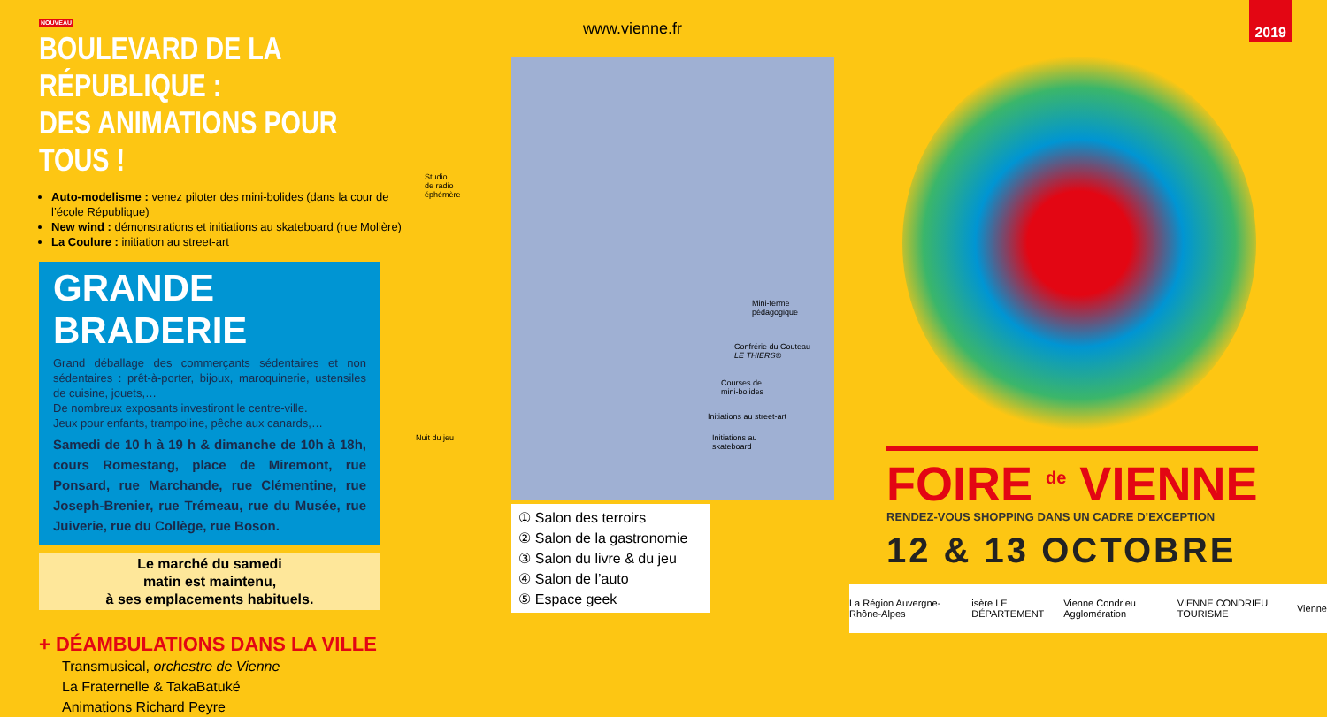NOUVEAU
BOULEVARD DE LA RÉPUBLIQUE :
DES ANIMATIONS POUR TOUS !
Auto-modelisme : venez piloter des mini-bolides (dans la cour de l’école République)
New wind : démonstrations et initiations au skateboard (rue Molière)
La Coulure : initiation au street-art
GRANDE BRADERIE
Grand déballage des commerçants sédentaires et non sédentaires : prêt-à-porter, bijoux, maroquinerie, ustensiles de cuisine, jouets,…
De nombreux exposants investiront le centre-ville.
Jeux pour enfants, trampoline, pêche aux canards,…
Samedi de 10 h à 19 h & dimanche de 10h à 18h, cours Romestang, place de Miremont, rue Ponsard, rue Marchande, rue Clémentine, rue Joseph-Brenier, rue Trémeau, rue du Musée, rue Juiverie, rue du Collège, rue Boson.
Le marché du samedi
matin est maintenu,
à ses emplacements habituels.
+ DÉAMBULATIONS DANS LA VILLE
Transmusical, orchestre de Vienne
La Fraternelle & TakaBatuké
Animations Richard Peyre
www.vienne.fr
Studio
de radio
éphémère
Mini-ferme
pédagogique
Confrérie du Couteau
LE THIERS®
Courses de
mini-bolides
Initiations au street-art
Initiations au
skateboard
Nuit du jeu
① Salon des terroirs
② Salon de la gastronomie
③ Salon du livre & du jeu
④ Salon de l’auto
⑤ Espace geek
2019
FOIRE <sup>de</sup> VIENNE
RENDEZ-VOUS SHOPPING DANS UN CADRE D’EXCEPTION
12 & 13 OCTOBRE
La Région Auvergne-Rhône-Alpes isère LE DÉPARTEMENT Vienne Condrieu Agglomération VIENNE CONDRIEU TOURISME Vienne